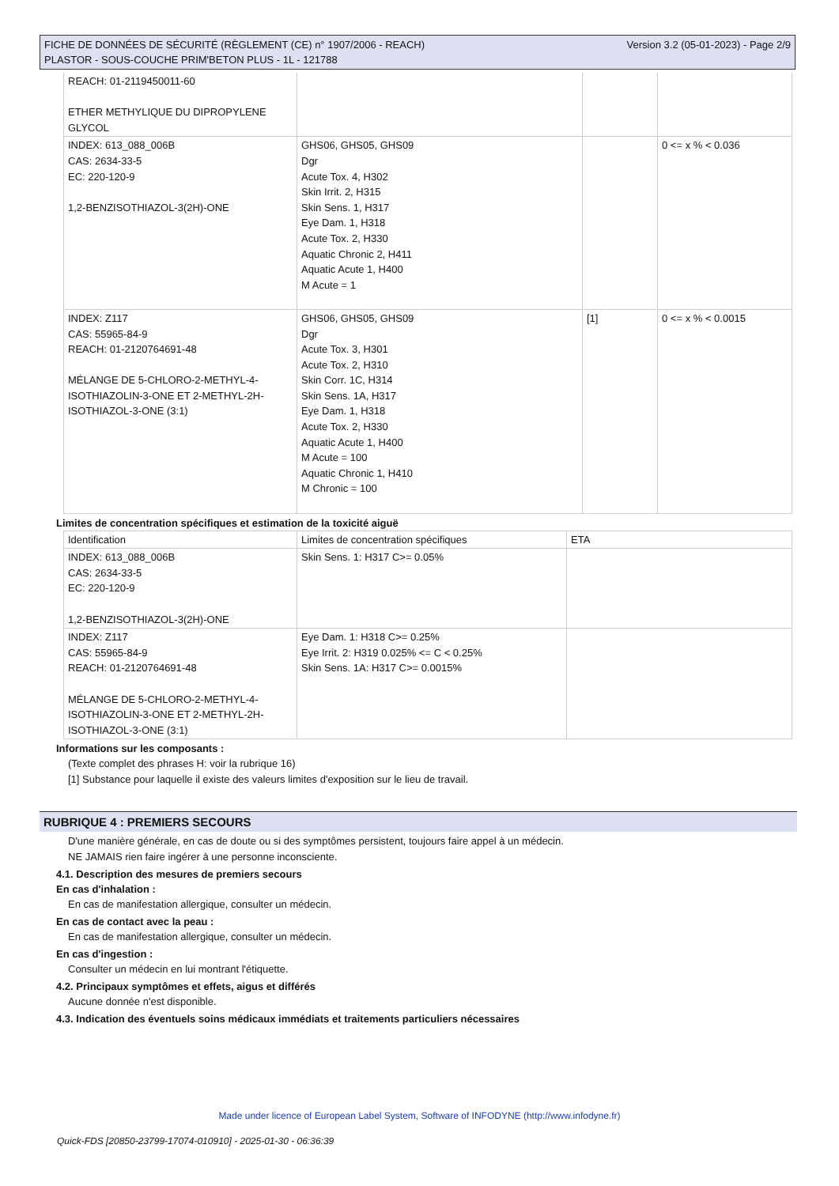Version 3.2 (05-01-2023) - Page 2/9 FICHE DE DONNÉES DE SÉCURITÉ (RÈGLEMENT (CE) n° 1907/2006 - REACH)
PLASTOR - SOUS-COUCHE PRIM'BETON PLUS - 1L - 121788
| REACH: 01-2119450011-60 ETHER METHYLIQUE DU DIPROPYLENE GLYCOL | | | |
| INDEX: 613_088_006B CAS: 2634-33-5 EC: 220-120-9 1,2-BENZISOTHIAZOL-3(2H)-ONE | GHS06, GHS05, GHS09 Dgr Acute Tox. 4, H302 Skin Irrit. 2, H315 Skin Sens. 1, H317 Eye Dam. 1, H318 Acute Tox. 2, H330 Aquatic Chronic 2, H411 Aquatic Acute 1, H400 M Acute = 1 | | 0 <= x % < 0.036 |
| INDEX: Z117 CAS: 55965-84-9 REACH: 01-2120764691-48 MÉLANGE DE 5-CHLORO-2-METHYL-4-ISOTHIAZOLIN-3-ONE ET 2-METHYL-2H-ISOTHIAZOL-3-ONE (3:1) | GHS06, GHS05, GHS09 Dgr Acute Tox. 3, H301 Acute Tox. 2, H310 Skin Corr. 1C, H314 Skin Sens. 1A, H317 Eye Dam. 1, H318 Acute Tox. 2, H330 Aquatic Acute 1, H400 M Acute = 100 Aquatic Chronic 1, H410 M Chronic = 100 | [1] | 0 <= x % < 0.0015 |
Limites de concentration spécifiques et estimation de la toxicité aiguë
| Identification | Limites de concentration spécifiques | ETA |
| INDEX: 613_088_006B CAS: 2634-33-5 EC: 220-120-9 1,2-BENZISOTHIAZOL-3(2H)-ONE | Skin Sens. 1: H317 C>= 0.05% | |
| INDEX: Z117 CAS: 55965-84-9 REACH: 01-2120764691-48 MÉLANGE DE 5-CHLORO-2-METHYL-4-ISOTHIAZOLIN-3-ONE ET 2-METHYL-2H-ISOTHIAZOL-3-ONE (3:1) | Eye Dam. 1: H318 C>= 0.25% Eye Irrit. 2: H319 0.025% <= C < 0.25% Skin Sens. 1A: H317 C>= 0.0015% | |
Informations sur les composants :
(Texte complet des phrases H: voir la rubrique 16)
[1] Substance pour laquelle il existe des valeurs limites d'exposition sur le lieu de travail.
RUBRIQUE 4 : PREMIERS SECOURS
D'une manière générale, en cas de doute ou si des symptômes persistent, toujours faire appel à un médecin.
NE JAMAIS rien faire ingérer à une personne inconsciente.
4.1. Description des mesures de premiers secours
En cas d'inhalation :
En cas de manifestation allergique, consulter un médecin.
En cas de contact avec la peau :
En cas de manifestation allergique, consulter un médecin.
En cas d'ingestion :
Consulter un médecin en lui montrant l'étiquette.
4.2. Principaux symptômes et effets, aigus et différés
Aucune donnée n'est disponible.
4.3. Indication des éventuels soins médicaux immédiats et traitements particuliers nécessaires
Made under licence of European Label System, Software of INFODYNE (http://www.infodyne.fr)
Quick-FDS [20850-23799-17074-010910] - 2025-01-30 - 06:36:39